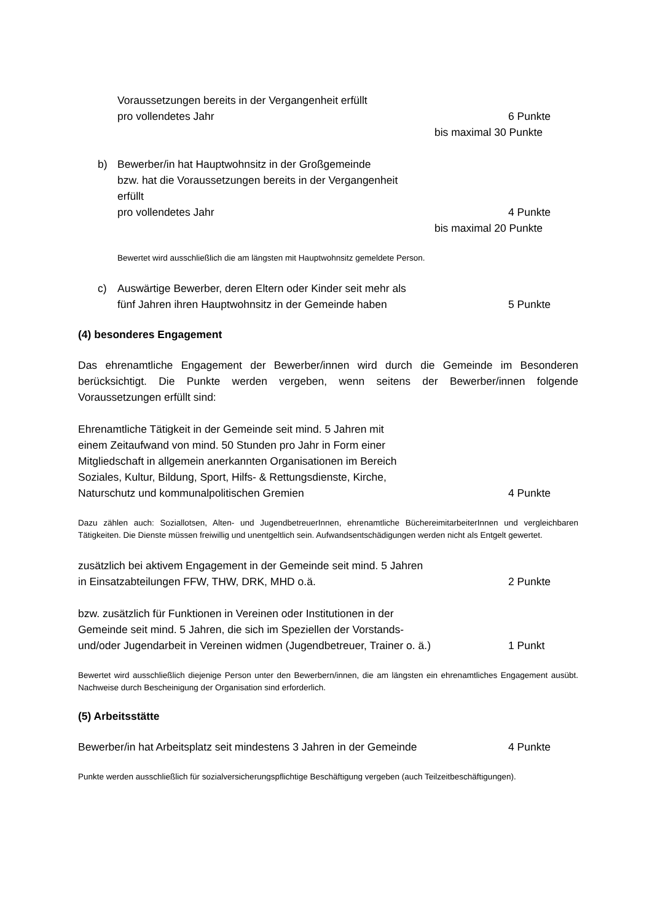Voraussetzungen bereits in der Vergangenheit erfüllt
pro vollendetes Jahr 6 Punkte
bis maximal 30 Punkte
b) Bewerber/in hat Hauptwohnsitz in der Großgemeinde
bzw. hat die Voraussetzungen bereits in der Vergangenheit
erfüllt
pro vollendetes Jahr 4 Punkte
bis maximal 20 Punkte
Bewertet wird ausschließlich die am längsten mit Hauptwohnsitz gemeldete Person.
c) Auswärtige Bewerber, deren Eltern oder Kinder seit mehr als
fünf Jahren ihren Hauptwohnsitz in der Gemeinde haben 5 Punkte
(4) besonderes Engagement
Das ehrenamtliche Engagement der Bewerber/innen wird durch die Gemeinde im Besonderen berücksichtigt. Die Punkte werden vergeben, wenn seitens der Bewerber/innen folgende Voraussetzungen erfüllt sind:
Ehrenamtliche Tätigkeit in der Gemeinde seit mind. 5 Jahren mit
einem Zeitaufwand von mind. 50 Stunden pro Jahr in Form einer
Mitgliedschaft in allgemein anerkannten Organisationen im Bereich
Soziales, Kultur, Bildung, Sport, Hilfs- & Rettungsdienste, Kirche,
Naturschutz und kommunalpolitischen Gremien 4 Punkte
Dazu zählen auch: Soziallotsen, Alten- und JugendbetreuerInnen, ehrenamtliche BüchereimitarbeiterInnen und vergleichbaren Tätigkeiten. Die Dienste müssen freiwillig und unentgeltlich sein. Aufwandsentschädigungen werden nicht als Entgelt gewertet.
zusätzlich bei aktivem Engagement in der Gemeinde seit mind. 5 Jahren
in Einsatzabteilungen FFW, THW, DRK, MHD o.ä. 2 Punkte
bzw. zusätzlich für Funktionen in Vereinen oder Institutionen in der
Gemeinde seit mind. 5 Jahren, die sich im Speziellen der Vorstands-
und/oder Jugendarbeit in Vereinen widmen (Jugendbetreuer, Trainer o. ä.) 1 Punkt
Bewertet wird ausschließlich diejenige Person unter den Bewerbern/innen, die am längsten ein ehrenamtliches Engagement ausübt. Nachweise durch Bescheinigung der Organisation sind erforderlich.
(5) Arbeitsstätte
Bewerber/in hat Arbeitsplatz seit mindestens 3 Jahren in der Gemeinde 4 Punkte
Punkte werden ausschließlich für sozialversicherungspflichtige Beschäftigung vergeben (auch Teilzeitbeschäftigungen).